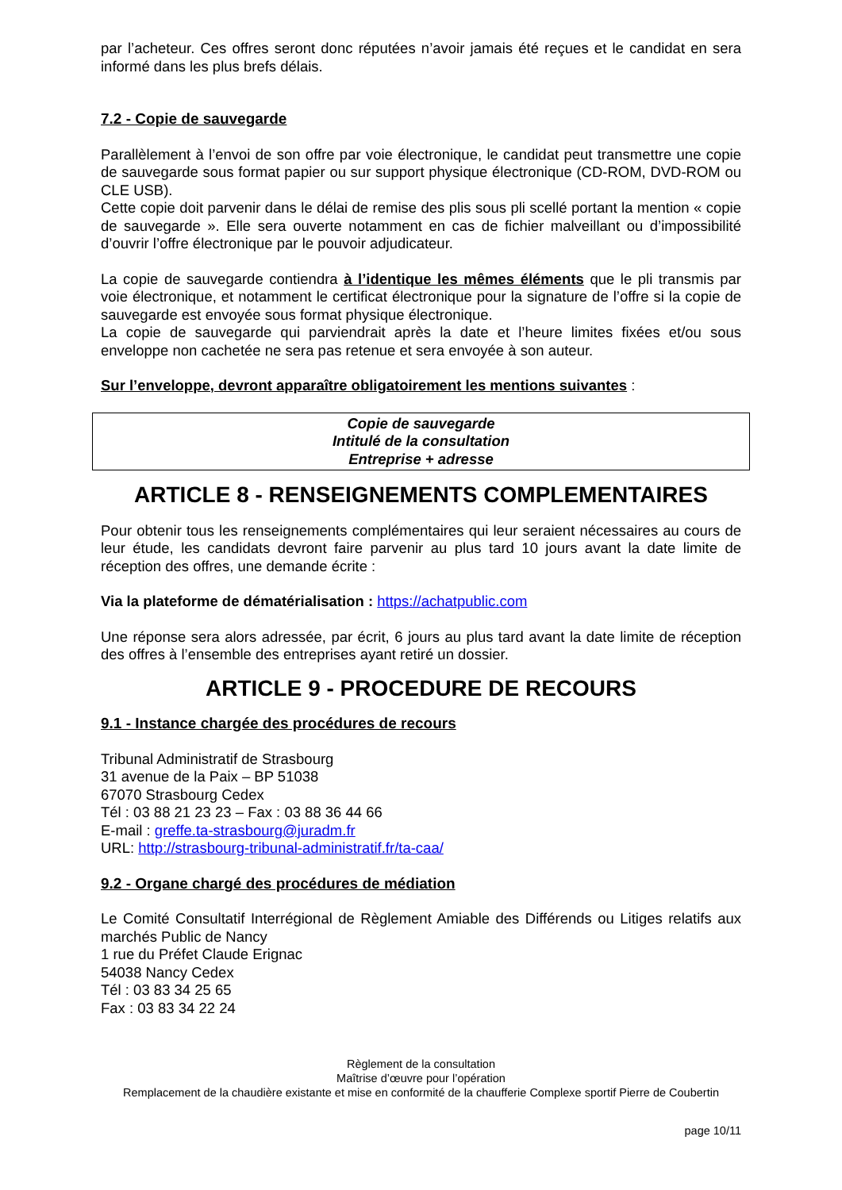par l’acheteur. Ces offres seront donc réputées n’avoir jamais été reçues et le candidat en sera informé dans les plus brefs délais.
7.2 - Copie de sauvegarde
Parallèlement à l’envoi de son offre par voie électronique, le candidat peut transmettre une copie de sauvegarde sous format papier ou sur support physique électronique (CD-ROM, DVD-ROM ou CLE USB).
Cette copie doit parvenir dans le délai de remise des plis sous pli scellé portant la mention « copie de sauvegarde ». Elle sera ouverte notamment en cas de fichier malveillant ou d’impossibilité d’ouvrir l’offre électronique par le pouvoir adjudicateur.
La copie de sauvegarde contiendra à l’identique les mêmes éléments que le pli transmis par voie électronique, et notamment le certificat électronique pour la signature de l’offre si la copie de sauvegarde est envoyée sous format physique électronique.
La copie de sauvegarde qui parviendrait après la date et l’heure limites fixées et/ou sous enveloppe non cachetée ne sera pas retenue et sera envoyée à son auteur.
Sur l’enveloppe, devront apparaître obligatoirement les mentions suivantes :
Copie de sauvegarde
Intitulé de la consultation
Entreprise + adresse
ARTICLE 8 - RENSEIGNEMENTS COMPLEMENTAIRES
Pour obtenir tous les renseignements complémentaires qui leur seraient nécessaires au cours de leur étude, les candidats devront faire parvenir au plus tard 10 jours avant la date limite de réception des offres, une demande écrite :
Via la plateforme de dématérialisation : https://achatpublic.com
Une réponse sera alors adressée, par écrit, 6 jours au plus tard avant la date limite de réception des offres à l’ensemble des entreprises ayant retiré un dossier.
ARTICLE 9 - PROCEDURE DE RECOURS
9.1 - Instance chargée des procédures de recours
Tribunal Administratif de Strasbourg
31 avenue de la Paix – BP 51038
67070 Strasbourg Cedex
Tél : 03 88 21 23 23 – Fax : 03 88 36 44 66
E-mail : greffe.ta-strasbourg@juradm.fr
URL: http://strasbourg-tribunal-administratif.fr/ta-caa/
9.2 - Organe chargé des procédures de médiation
Le Comité Consultatif Interrégional de Règlement Amiable des Différends ou Litiges relatifs aux marchés Public de Nancy
1 rue du Préfet Claude Erignac
54038 Nancy Cedex
Tél : 03 83 34 25 65
Fax : 03 83 34 22 24
Règlement de la consultation
Maîtrise d’œuvre pour l’opération
Remplacement de la chaudière existante et mise en conformité de la chaufferie Complexe sportif Pierre de Coubertin
page 10/11